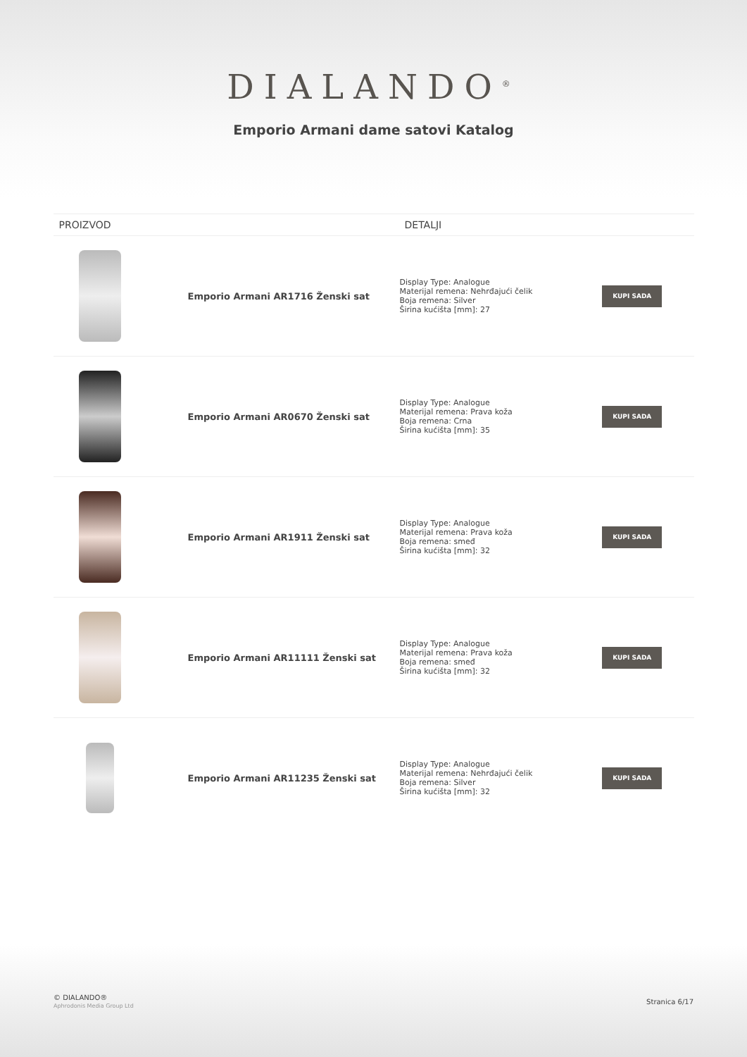DIALANDO<sup>®</sup>
Emporio Armani dame satovi Katalog
| PROIZVOD | DETALJI | |
| --- | --- | --- |
| Emporio Armani AR1716 Ženski sat | Display Type: Analogue Materijal remena: Nehrđajući čelik Boja remena: Silver Širina kućišta [mm]: 27 | KUPI SADA |
| Emporio Armani AR0670 Ženski sat | Display Type: Analogue Materijal remena: Prava koža Boja remena: Crna Širina kućišta [mm]: 35 | KUPI SADA |
| Emporio Armani AR1911 Ženski sat | Display Type: Analogue Materijal remena: Prava koža Boja remena: smeđ Širina kućišta [mm]: 32 | KUPI SADA |
| Emporio Armani AR11111 Ženski sat | Display Type: Analogue Materijal remena: Prava koža Boja remena: smeđ Širina kućišta [mm]: 32 | KUPI SADA |
| Emporio Armani AR11235 Ženski sat | Display Type: Analogue Materijal remena: Nehrđajući čelik Boja remena: Silver Širina kućišta [mm]: 32 | KUPI SADA |
© DIALANDO®
Aphrodonis Media Group Ltd
Stranica 6/17